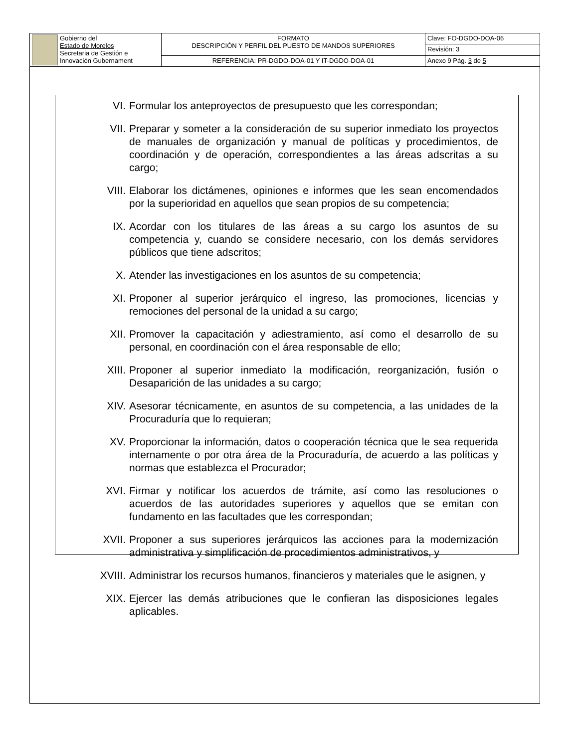| Gobierno del Estado de Morelos Secretaria de Gestión e Innovación Gubernament | FORMATO DESCRIPCIÓN Y PERFIL DEL PUESTO DE MANDOS SUPERIORES | Clave: FO-DGDO-DOA-06 |
| | | Revisión: 3 |
| | REFERENCIA: PR-DGDO-DOA-01 Y IT-DGDO-DOA-01 | Anexo 9 Pág. 3 de 5 |
VI. Formular los anteproyectos de presupuesto que les correspondan;
VII. Preparar y someter a la consideración de su superior inmediato los proyectos de manuales de organización y manual de políticas y procedimientos, de coordinación y de operación, correspondientes a las áreas adscritas a su cargo;
VIII. Elaborar los dictámenes, opiniones e informes que les sean encomendados por la superioridad en aquellos que sean propios de su competencia;
IX. Acordar con los titulares de las áreas a su cargo los asuntos de su competencia y, cuando se considere necesario, con los demás servidores públicos que tiene adscritos;
X. Atender las investigaciones en los asuntos de su competencia;
XI. Proponer al superior jerárquico el ingreso, las promociones, licencias y remociones del personal de la unidad a su cargo;
XII. Promover la capacitación y adiestramiento, así como el desarrollo de su personal, en coordinación con el área responsable de ello;
XIII. Proponer al superior inmediato la modificación, reorganización, fusión o Desaparición de las unidades a su cargo;
XIV. Asesorar técnicamente, en asuntos de su competencia, a las unidades de la Procuraduría que lo requieran;
XV. Proporcionar la información, datos o cooperación técnica que le sea requerida internamente o por otra área de la Procuraduría, de acuerdo a las políticas y normas que establezca el Procurador;
XVI. Firmar y notificar los acuerdos de trámite, así como las resoluciones o acuerdos de las autoridades superiores y aquellos que se emitan con fundamento en las facultades que les correspondan;
XVII. Proponer a sus superiores jerárquicos las acciones para la modernización administrativa y simplificación de procedimientos administrativos, y
XVIII. Administrar los recursos humanos, financieros y materiales que le asignen, y
XIX. Ejercer las demás atribuciones que le confieran las disposiciones legales aplicables.